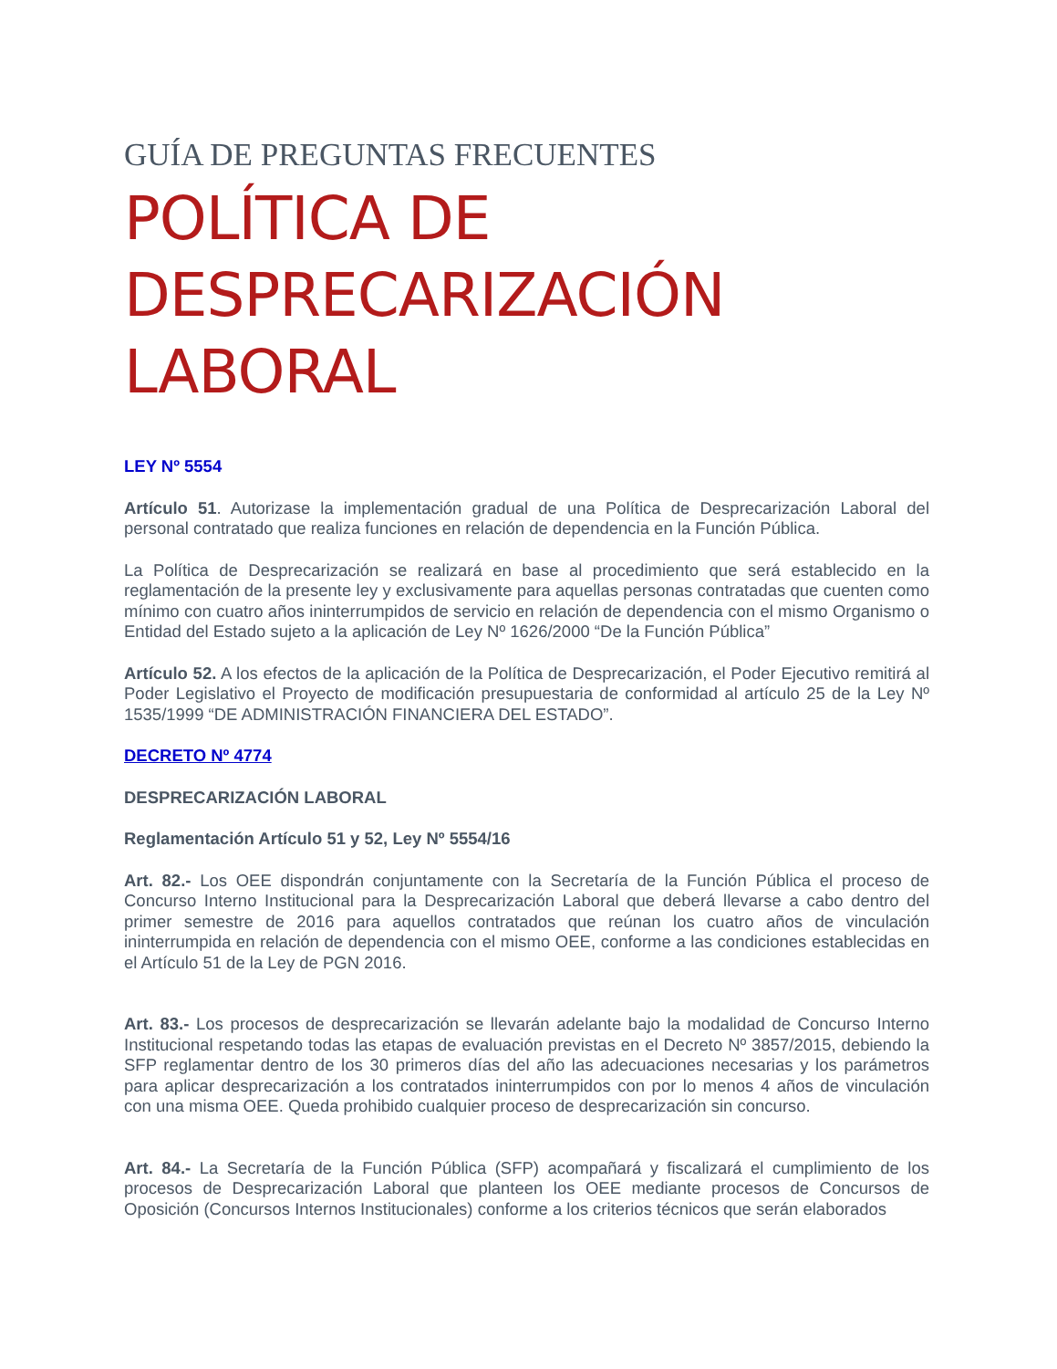GUÍA DE PREGUNTAS FRECUENTES
POLÍTICA DE DESPRECARIZACIÓN LABORAL
LEY Nº 5554
Artículo 51. Autorizase la implementación gradual de una Política de Desprecarización Laboral del personal contratado que realiza funciones en relación de dependencia en la Función Pública.
La Política de Desprecarización se realizará en base al procedimiento que será establecido en la reglamentación de la presente ley y exclusivamente para aquellas personas contratadas que cuenten como mínimo con cuatro años ininterrumpidos de servicio en relación de dependencia con el mismo Organismo o Entidad del Estado sujeto a la aplicación de Ley Nº 1626/2000 “De la Función Pública”
Artículo 52. A los efectos de la aplicación de la Política de Desprecarización, el Poder Ejecutivo remitirá al Poder Legislativo el Proyecto de modificación presupuestaria de conformidad al artículo 25 de la Ley Nº 1535/1999 “DE ADMINISTRACIÓN FINANCIERA DEL ESTADO”.
DECRETO Nº 4774
DESPRECARIZACIÓN LABORAL
Reglamentación Artículo 51 y 52, Ley Nº 5554/16
Art. 82.- Los OEE dispondrán conjuntamente con la Secretaría de la Función Pública el proceso de Concurso Interno Institucional para la Desprecarización Laboral que deberá llevarse a cabo dentro del primer semestre de 2016 para aquellos contratados que reúnan los cuatro años de vinculación ininterrumpida en relación de dependencia con el mismo OEE, conforme a las condiciones establecidas en el Artículo 51 de la Ley de PGN 2016.
Art. 83.- Los procesos de desprecarización se llevarán adelante bajo la modalidad de Concurso Interno Institucional respetando todas las etapas de evaluación previstas en el Decreto Nº 3857/2015, debiendo la SFP reglamentar dentro de los 30 primeros días del año las adecuaciones necesarias y los parámetros para aplicar desprecarización a los contratados ininterrumpidos con por lo menos 4 años de vinculación con una misma OEE. Queda prohibido cualquier proceso de desprecarización sin concurso.
Art. 84.- La Secretaría de la Función Pública (SFP) acompañará y fiscalizará el cumplimiento de los procesos de Desprecarización Laboral que planteen los OEE mediante procesos de Concursos de Oposición (Concursos Internos Institucionales) conforme a los criterios técnicos que serán elaborados